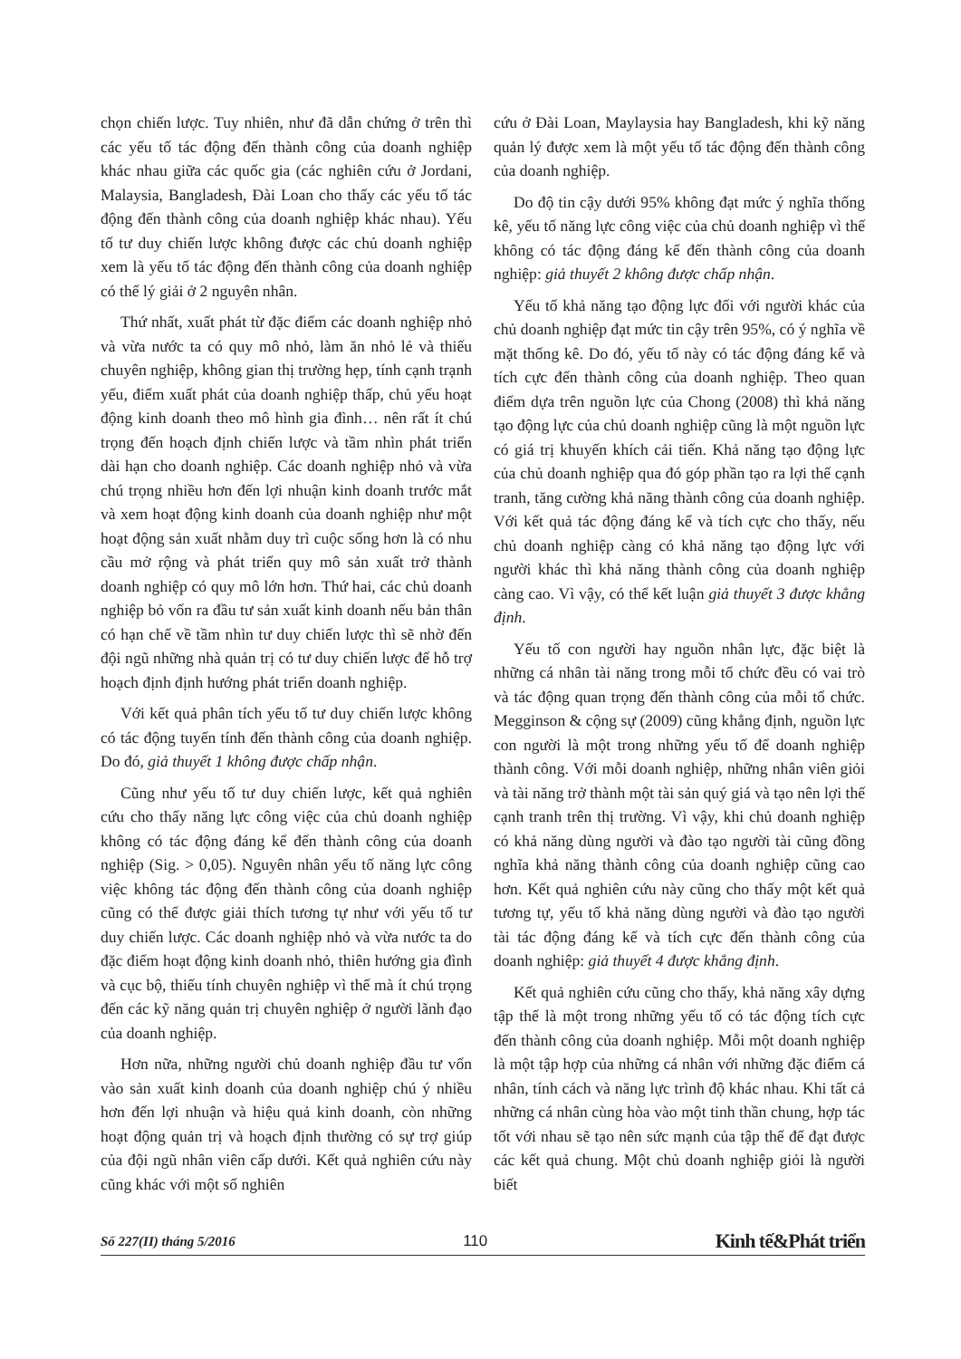chọn chiến lược. Tuy nhiên, như đã dẫn chứng ở trên thì các yếu tố tác động đến thành công của doanh nghiệp khác nhau giữa các quốc gia (các nghiên cứu ở Jordani, Malaysia, Bangladesh, Đài Loan cho thấy các yếu tố tác động đến thành công của doanh nghiệp khác nhau). Yếu tố tư duy chiến lược không được các chủ doanh nghiệp xem là yếu tố tác động đến thành công của doanh nghiệp có thể lý giải ở 2 nguyên nhân.
Thứ nhất, xuất phát từ đặc điểm các doanh nghiệp nhỏ và vừa nước ta có quy mô nhỏ, làm ăn nhỏ lẻ và thiếu chuyên nghiệp, không gian thị trường hẹp, tính cạnh trạnh yếu, điểm xuất phát của doanh nghiệp thấp, chủ yếu hoạt động kinh doanh theo mô hình gia đình… nên rất ít chú trọng đến hoạch định chiến lược và tầm nhìn phát triển dài hạn cho doanh nghiệp. Các doanh nghiệp nhỏ và vừa chú trọng nhiều hơn đến lợi nhuận kinh doanh trước mắt và xem hoạt động kinh doanh của doanh nghiệp như một hoạt động sản xuất nhằm duy trì cuộc sống hơn là có nhu cầu mở rộng và phát triển quy mô sản xuất trở thành doanh nghiệp có quy mô lớn hơn. Thứ hai, các chủ doanh nghiệp bỏ vốn ra đầu tư sản xuất kinh doanh nếu bản thân có hạn chế về tầm nhìn tư duy chiến lược thì sẽ nhờ đến đội ngũ những nhà quản trị có tư duy chiến lược để hỗ trợ hoạch định định hướng phát triển doanh nghiệp.
Với kết quả phân tích yếu tố tư duy chiến lược không có tác động tuyến tính đến thành công của doanh nghiệp. Do đó, giả thuyết 1 không được chấp nhận.
Cũng như yếu tố tư duy chiến lược, kết quả nghiên cứu cho thấy năng lực công việc của chủ doanh nghiệp không có tác động đáng kể đến thành công của doanh nghiệp (Sig. > 0,05). Nguyên nhân yếu tố năng lực công việc không tác động đến thành công của doanh nghiệp cũng có thể được giải thích tương tự như với yếu tố tư duy chiến lược. Các doanh nghiệp nhỏ và vừa nước ta do đặc điểm hoạt động kinh doanh nhỏ, thiên hướng gia đình và cục bộ, thiếu tính chuyên nghiệp vì thế mà ít chú trọng đến các kỹ năng quản trị chuyên nghiệp ở người lãnh đạo của doanh nghiệp.
Hơn nữa, những người chủ doanh nghiệp đầu tư vốn vào sản xuất kinh doanh của doanh nghiệp chú ý nhiều hơn đến lợi nhuận và hiệu quả kinh doanh, còn những hoạt động quản trị và hoạch định thường có sự trợ giúp của đội ngũ nhân viên cấp dưới. Kết quả nghiên cứu này cũng khác với một số nghiên
cứu ở Đài Loan, Maylaysia hay Bangladesh, khi kỹ năng quản lý được xem là một yếu tố tác động đến thành công của doanh nghiệp.
Do độ tin cậy dưới 95% không đạt mức ý nghĩa thống kê, yếu tố năng lực công việc của chủ doanh nghiệp vì thế không có tác động đáng kể đến thành công của doanh nghiệp: giả thuyết 2 không được chấp nhận.
Yếu tố khả năng tạo động lực đối với người khác của chủ doanh nghiệp đạt mức tin cậy trên 95%, có ý nghĩa về mặt thống kê. Do đó, yếu tố này có tác động đáng kể và tích cực đến thành công của doanh nghiệp. Theo quan điểm dựa trên nguồn lực của Chong (2008) thì khả năng tạo động lực của chủ doanh nghiệp cũng là một nguồn lực có giá trị khuyến khích cải tiến. Khả năng tạo động lực của chủ doanh nghiệp qua đó góp phần tạo ra lợi thế cạnh tranh, tăng cường khả năng thành công của doanh nghiệp. Với kết quả tác động đáng kể và tích cực cho thấy, nếu chủ doanh nghiệp càng có khả năng tạo động lực với người khác thì khả năng thành công của doanh nghiệp càng cao. Vì vậy, có thể kết luận giả thuyết 3 được khẳng định.
Yếu tố con người hay nguồn nhân lực, đặc biệt là những cá nhân tài năng trong mỗi tổ chức đều có vai trò và tác động quan trọng đến thành công của mỗi tổ chức. Megginson & cộng sự (2009) cũng khẳng định, nguồn lực con người là một trong những yếu tố để doanh nghiệp thành công. Với mỗi doanh nghiệp, những nhân viên giỏi và tài năng trở thành một tài sản quý giá và tạo nên lợi thế cạnh tranh trên thị trường. Vì vậy, khi chủ doanh nghiệp có khả năng dùng người và đào tạo người tài cũng đồng nghĩa khả năng thành công của doanh nghiệp cũng cao hơn. Kết quả nghiên cứu này cũng cho thấy một kết quả tương tự, yếu tố khả năng dùng người và đào tạo người tài tác động đáng kể và tích cực đến thành công của doanh nghiệp: giả thuyết 4 được khẳng định.
Kết quả nghiên cứu cũng cho thấy, khả năng xây dựng tập thể là một trong những yếu tố có tác động tích cực đến thành công của doanh nghiệp. Mỗi một doanh nghiệp là một tập hợp của những cá nhân với những đặc điểm cá nhân, tính cách và năng lực trình độ khác nhau. Khi tất cả những cá nhân cùng hòa vào một tinh thần chung, hợp tác tốt với nhau sẽ tạo nên sức mạnh của tập thể để đạt được các kết quả chung. Một chủ doanh nghiệp giỏi là người biết
Số 227(II) tháng 5/2016 110 Kinh tế&Phát triển